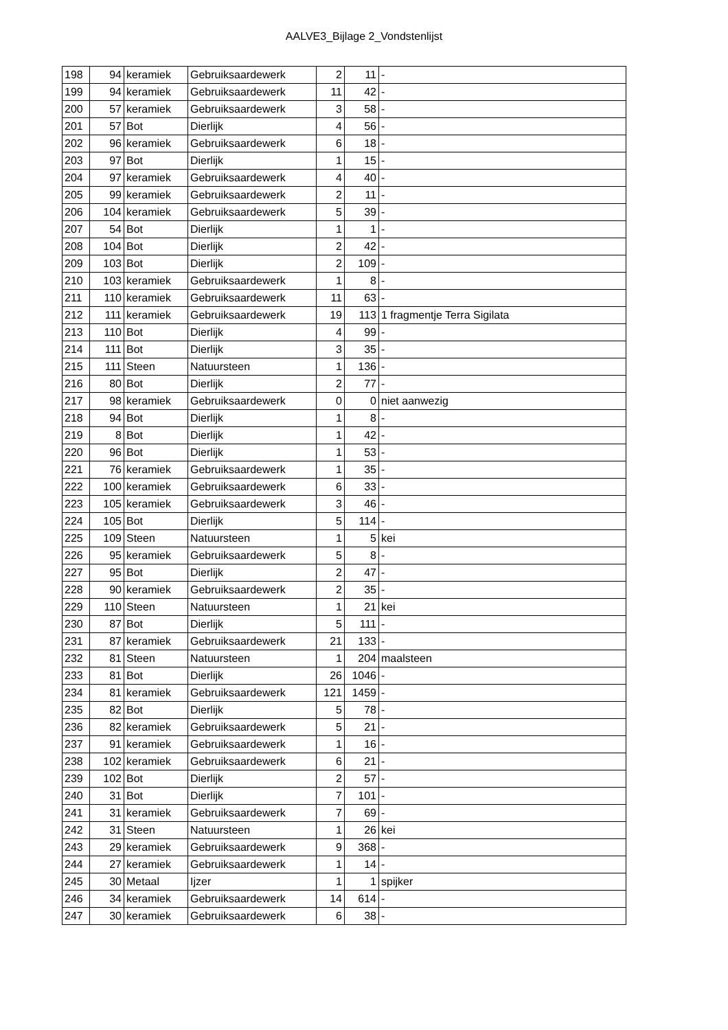AALVE3_Bijlage 2_Vondstenlijst
| 198 | 94 | keramiek | Gebruiksaardewerk | 2 | 11 | - |
| 199 | 94 | keramiek | Gebruiksaardewerk | 11 | 42 | - |
| 200 | 57 | keramiek | Gebruiksaardewerk | 3 | 58 | - |
| 201 | 57 | Bot | Dierlijk | 4 | 56 | - |
| 202 | 96 | keramiek | Gebruiksaardewerk | 6 | 18 | - |
| 203 | 97 | Bot | Dierlijk | 1 | 15 | - |
| 204 | 97 | keramiek | Gebruiksaardewerk | 4 | 40 | - |
| 205 | 99 | keramiek | Gebruiksaardewerk | 2 | 11 | - |
| 206 | 104 | keramiek | Gebruiksaardewerk | 5 | 39 | - |
| 207 | 54 | Bot | Dierlijk | 1 | 1 | - |
| 208 | 104 | Bot | Dierlijk | 2 | 42 | - |
| 209 | 103 | Bot | Dierlijk | 2 | 109 | - |
| 210 | 103 | keramiek | Gebruiksaardewerk | 1 | 8 | - |
| 211 | 110 | keramiek | Gebruiksaardewerk | 11 | 63 | - |
| 212 | 111 | keramiek | Gebruiksaardewerk | 19 | 113 | 1 fragmentje Terra Sigilata |
| 213 | 110 | Bot | Dierlijk | 4 | 99 | - |
| 214 | 111 | Bot | Dierlijk | 3 | 35 | - |
| 215 | 111 | Steen | Natuursteen | 1 | 136 | - |
| 216 | 80 | Bot | Dierlijk | 2 | 77 | - |
| 217 | 98 | keramiek | Gebruiksaardewerk | 0 | 0 | niet aanwezig |
| 218 | 94 | Bot | Dierlijk | 1 | 8 | - |
| 219 | 8 | Bot | Dierlijk | 1 | 42 | - |
| 220 | 96 | Bot | Dierlijk | 1 | 53 | - |
| 221 | 76 | keramiek | Gebruiksaardewerk | 1 | 35 | - |
| 222 | 100 | keramiek | Gebruiksaardewerk | 6 | 33 | - |
| 223 | 105 | keramiek | Gebruiksaardewerk | 3 | 46 | - |
| 224 | 105 | Bot | Dierlijk | 5 | 114 | - |
| 225 | 109 | Steen | Natuursteen | 1 | 5 | kei |
| 226 | 95 | keramiek | Gebruiksaardewerk | 5 | 8 | - |
| 227 | 95 | Bot | Dierlijk | 2 | 47 | - |
| 228 | 90 | keramiek | Gebruiksaardewerk | 2 | 35 | - |
| 229 | 110 | Steen | Natuursteen | 1 | 21 | kei |
| 230 | 87 | Bot | Dierlijk | 5 | 111 | - |
| 231 | 87 | keramiek | Gebruiksaardewerk | 21 | 133 | - |
| 232 | 81 | Steen | Natuursteen | 1 | 204 | maalsteen |
| 233 | 81 | Bot | Dierlijk | 26 | 1046 | - |
| 234 | 81 | keramiek | Gebruiksaardewerk | 121 | 1459 | - |
| 235 | 82 | Bot | Dierlijk | 5 | 78 | - |
| 236 | 82 | keramiek | Gebruiksaardewerk | 5 | 21 | - |
| 237 | 91 | keramiek | Gebruiksaardewerk | 1 | 16 | - |
| 238 | 102 | keramiek | Gebruiksaardewerk | 6 | 21 | - |
| 239 | 102 | Bot | Dierlijk | 2 | 57 | - |
| 240 | 31 | Bot | Dierlijk | 7 | 101 | - |
| 241 | 31 | keramiek | Gebruiksaardewerk | 7 | 69 | - |
| 242 | 31 | Steen | Natuursteen | 1 | 26 | kei |
| 243 | 29 | keramiek | Gebruiksaardewerk | 9 | 368 | - |
| 244 | 27 | keramiek | Gebruiksaardewerk | 1 | 14 | - |
| 245 | 30 | Metaal | Ijzer | 1 | 1 | spijker |
| 246 | 34 | keramiek | Gebruiksaardewerk | 14 | 614 | - |
| 247 | 30 | keramiek | Gebruiksaardewerk | 6 | 38 | - |